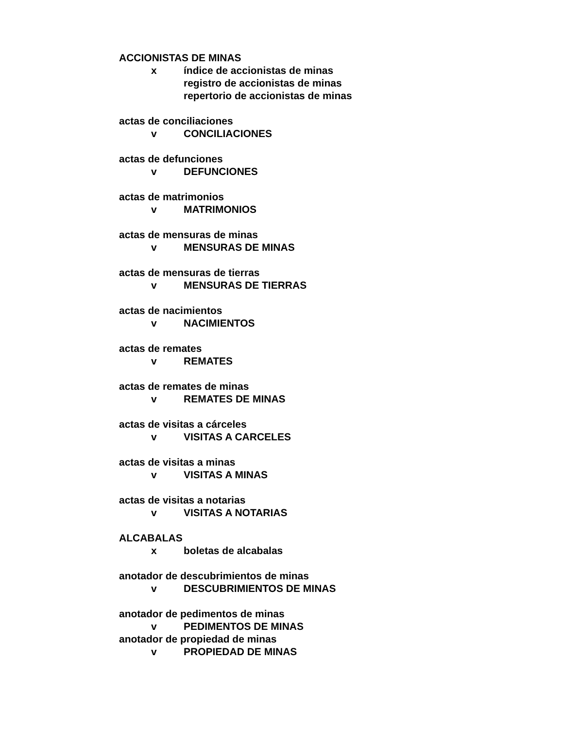ACCIONISTAS DE MINAS
x índice de accionistas de minas
registro de accionistas de minas
repertorio de accionistas de minas
actas de conciliaciones
v CONCILIACIONES
actas de defunciones
v DEFUNCIONES
actas de matrimonios
v MATRIMONIOS
actas de mensuras de minas
v MENSURAS DE MINAS
actas de mensuras de tierras
v MENSURAS DE TIERRAS
actas de nacimientos
v NACIMIENTOS
actas de remates
v REMATES
actas de remates de minas
v REMATES DE MINAS
actas de visitas a cárceles
v VISITAS A CARCELES
actas de visitas a minas
v VISITAS A MINAS
actas de visitas a notarias
v VISITAS A NOTARIAS
ALCABALAS
x boletas de alcabalas
anotador de descubrimientos de minas
v DESCUBRIMIENTOS DE MINAS
anotador de pedimentos de minas
v PEDIMENTOS DE MINAS
anotador de propiedad de minas
v PROPIEDAD DE MINAS